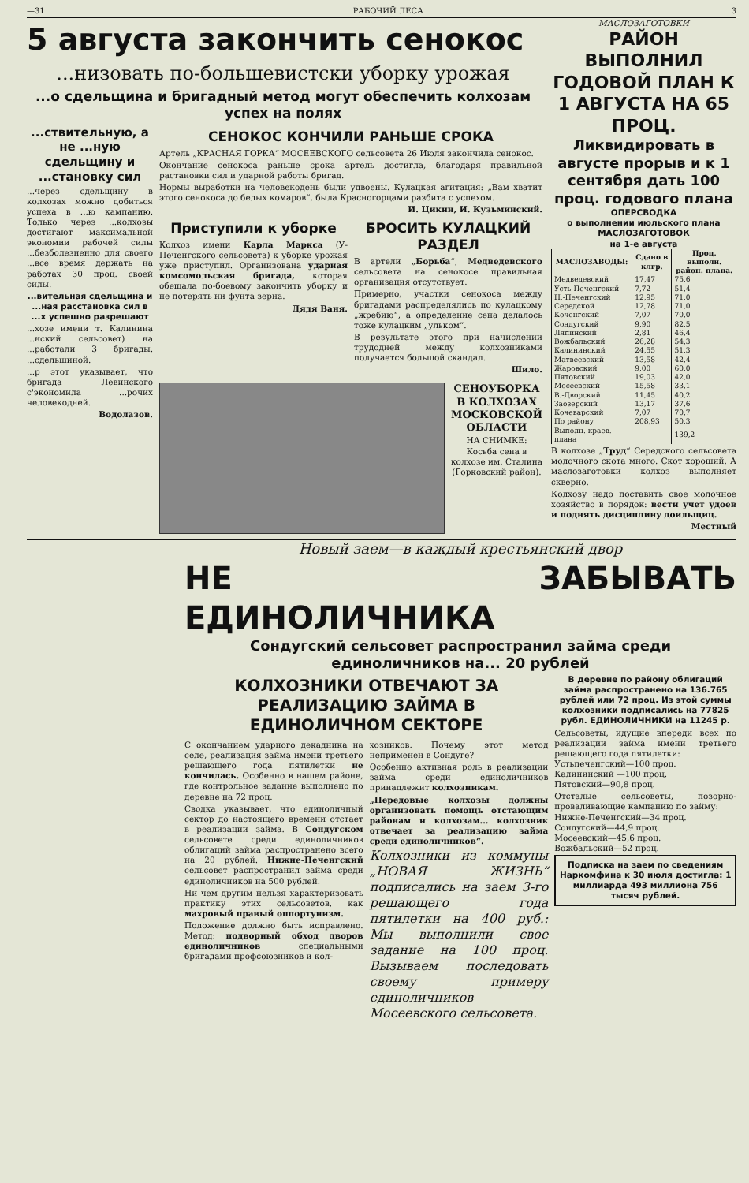—31 РАБОЧИЙ ЛЕСА 3
5 августа закончить сенокос
...низовать по-большевистски уборку урожая
...о сдельщина и бригадный метод могут обеспечить колхозам успех на полях
...ствительную, а не ...ную сдельщину и ...становку сил
...через сдельщину в колхозах можно добиться успеха в ...ю кампанию. Только через ...колхозы достигают максимальной экономии рабочей силы ...безболезненно для своего ...все время держать на работах 30 проц. своей силы.
...вительная сдельщина и ...ная расстановка сил в ...х успешно разрешают
...хозе имени т. Калинина ...нский сельсовет) на ...работали 3 бригады. ...сдельшиной.
...р этот указывает, что бригада Левинского с'экономила ...рочих человекодней.
Водолазов.
СЕНОКОС КОНЧИЛИ РАНЬШЕ СРОКА
Артель „КРАСНАЯ ГОРКА“ МОСЕЕВСКОГО сельсовета 26 Июля закончила сенокос.
Окончание сенокоса раньше срока артель достигла, благодаря правильной растановки сил и ударной работы бригад.
Нормы выработки на человекодень были удвоены. Кулацкая агитация: „Вам хватит этого сенокоса до белых комаров“, была Красногорцами разбита с успехом.
И. Цикин, И. Кузьминский.
Приступили к уборке
Колхоз имени Карла Маркса (У-Печенгского сельсовета) к уборке урожая уже приступил. Организована ударная комсомольская бригада, которая обещала по-боевому закончить уборку и не потерять ни фунта зерна.
Дядя Ваня.
БРОСИТЬ КУЛАЦКИЙ РАЗДЕЛ
В артели „Борьба“, Медведевского сельсовета на сенокосе правильная организация отсутствует.
Примерно, участки сенокоса между бригадами распределялись по кулацкому „жребию“, а определение сена делалось тоже кулацким „ульком“.
В результате этого при начислении трудодней между колхозниками получается большой скандал.
Шило.
СЕНОУБОРКА В КОЛХОЗАХ МОСКОВСКОЙ ОБЛАСТИ
НА СНИМКЕ: Косьба сена в колхозе им. Сталина (Горковский район).
МАСЛОЗАГОТОВКИ
РАЙОН ВЫПОЛНИЛ ГОДОВОЙ ПЛАН К 1 АВГУСТА НА 65 ПРОЦ.
Ликвидировать в августе прорыв и к 1 сентября дать 100 проц. годового плана
ОПЕРСВОДКА
о выполнении июльского плана МАСЛОЗАГОТОВОК
на 1-е августа
| МАСЛОЗАВОДЫ: | Сдано в клгр. | Проц. выполн. район. плана. |
| --- | --- | --- |
| Медведевский | 17,47 | 75,6 |
| Усть-Печенгский | 7,72 | 51,4 |
| Н.-Печенгский | 12,95 | 71,0 |
| Середской | 12,78 | 71,0 |
| Коченгский | 7,07 | 70,0 |
| Сондугский | 9,90 | 82,5 |
| Ляпинский | 2,81 | 46,4 |
| Вожбальский | 26,28 | 54,3 |
| Калининский | 24,55 | 51,3 |
| Матвеевский | 13,58 | 42,4 |
| Жаровский | 9,00 | 60,0 |
| Пятовский | 19,03 | 42,0 |
| Мосеевский | 15,58 | 33,1 |
| В.-Дворский | 11,45 | 40,2 |
| Заозерский | 13,17 | 37,6 |
| Кочеварский | 7,07 | 70,7 |
| По району | 208,93 | 50,3 |
| Выполн. краев. плана | — | 139,2 |
В колхозе „Труд“ Середского сельсовета молочного скота много. Скот хороший. А маслозаготовки колхоз выполняет скверно.
Колхозу надо поставить свое молочное хозяйство в порядок: вести учет удоев и поднять дисциплину доильщиц.
Местный
Новый заем—в каждый крестьянский двор
НЕ ЗАБЫВАТЬ ЕДИНОЛИЧНИКА
Сондугский сельсовет распространил займа среди единоличников на... 20 рублей
КОЛХОЗНИКИ ОТВЕЧАЮТ ЗА РЕАЛИЗАЦИЮ ЗАЙМА В ЕДИНОЛИЧНОМ СЕКТОРЕ
С окончанием ударного декадника на селе, реализация займа имени третьего решающего года пятилетки не кончилась. Особенно в нашем районе, где контрольное задание выполнено по деревне на 72 проц.
Сводка указывает, что единоличный сектор до настоящего времени отстает в реализации займа. В Сондугском сельсовете среди единоличников облигаций займа распространено всего на 20 рублей. Нижне-Печенгский сельсовет распространил займа среди единоличников на 500 рублей.
Ни чем другим нельзя характеризовать практику этих сельсоветов, как махровый правый оппортунизм.
Положение должно быть исправлено. Метод: подворный обход дворов единоличников специальными бригадами профсоюзников и кол-
хозников. Почему этот метод неприменен в Сондуге?
Особенно активная роль в реализации займа среди единоличников принадлежит колхозникам.
„Передовые колхозы должны организовать помощь отстающим районам и колхозам... колхозник отвечает за реализацию займа среди единоличников“.
Колхозники из коммуны „НОВАЯ ЖИЗНЬ“ подписались на заем 3-го решающего года пятилетки на 400 руб.: Мы выполнили свое задание на 100 проц. Вызываем последовать своему примеру единоличников Мосеевского сельсовета.
В деревне по району облигаций займа распространено на 136.765 рублей или 72 проц. Из этой суммы колхозники подписались на 77825 рубл. ЕДИНОЛИЧНИКИ на 11245 р.
Сельсоветы, идущие впереди всех по реализации займа имени третьего решающего года пятилетки:
Устьпеченгский—100 проц.
Калининский —100 проц.
Пятовский—90,8 проц.
Отсталые сельсоветы, позорно-проваливающие кампанию по займу:
Нижне-Печенгский—34 проц.
Сондугский—44,9 проц.
Мосеевский—45,6 проц.
Вожбальский—52 проц.
Подписка на заем по сведениям Наркомфина к 30 июля достигла: 1 миллиарда 493 миллиона 756 тысяч рублей.